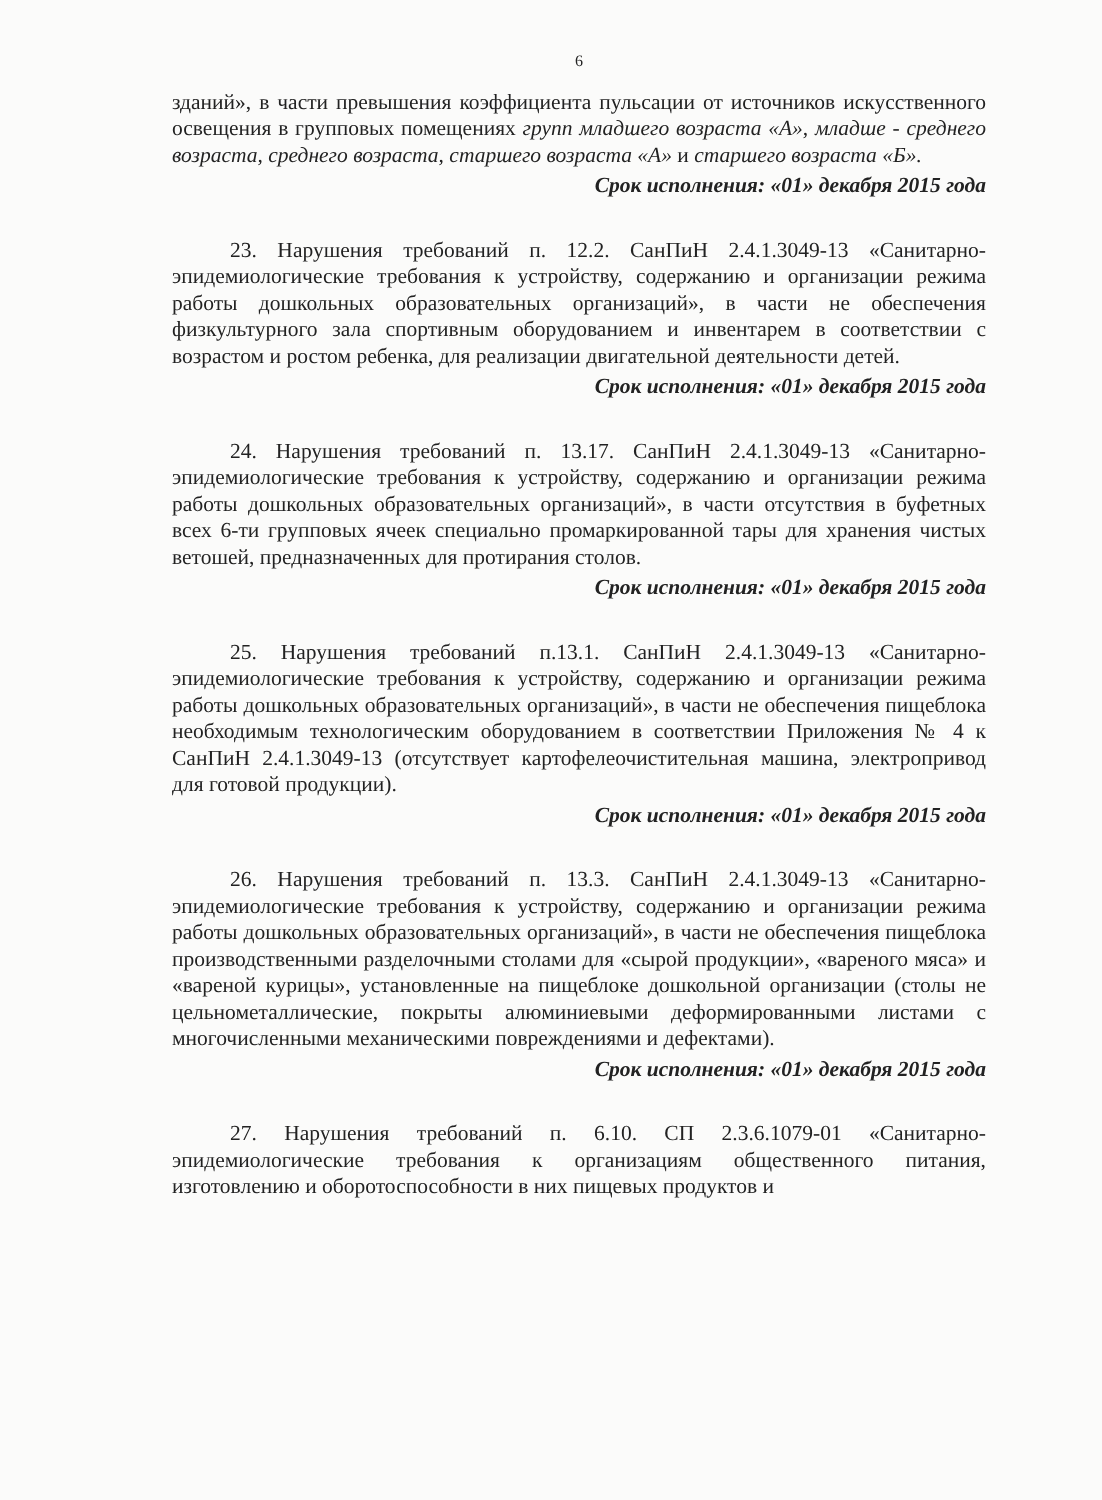6
зданий», в части превышения коэффициента пульсации от источников искусственного освещения в групповых помещениях групп младшего возраста «А», младше - среднего возраста, среднего возраста, старшего возраста «А» и старшего возраста «Б».
Срок исполнения: «01» декабря 2015 года
23. Нарушения требований п. 12.2. СанПиН 2.4.1.3049-13 «Санитарно-эпидемиологические требования к устройству, содержанию и организации режима работы дошкольных образовательных организаций», в части не обеспечения физкультурного зала спортивным оборудованием и инвентарем в соответствии с возрастом и ростом ребенка, для реализации двигательной деятельности детей.
Срок исполнения: «01» декабря 2015 года
24. Нарушения требований п. 13.17. СанПиН 2.4.1.3049-13 «Санитарно-эпидемиологические требования к устройству, содержанию и организации режима работы дошкольных образовательных организаций», в части отсутствия в буфетных всех 6-ти групповых ячеек специально промаркированной тары для хранения чистых ветошей, предназначенных для протирания столов.
Срок исполнения: «01» декабря 2015 года
25. Нарушения требований п.13.1. СанПиН 2.4.1.3049-13 «Санитарно-эпидемиологические требования к устройству, содержанию и организации режима работы дошкольных образовательных организаций», в части не обеспечения пищеблока необходимым технологическим оборудованием в соответствии Приложения № 4 к СанПиН 2.4.1.3049-13 (отсутствует картофелеочистительная машина, электропривод для готовой продукции).
Срок исполнения: «01» декабря 2015 года
26. Нарушения требований п. 13.3. СанПиН 2.4.1.3049-13 «Санитарно-эпидемиологические требования к устройству, содержанию и организации режима работы дошкольных образовательных организаций», в части не обеспечения пищеблока производственными разделочными столами для «сырой продукции», «вареного мяса» и «вареной курицы», установленные на пищеблоке дошкольной организации (столы не цельнометаллические, покрыты алюминиевыми деформированными листами с многочисленными механическими повреждениями и дефектами).
Срок исполнения: «01» декабря 2015 года
27. Нарушения требований п. 6.10. СП 2.3.6.1079-01 «Санитарно-эпидемиологические требования к организациям общественного питания, изготовлению и оборотоспособности в них пищевых продуктов и